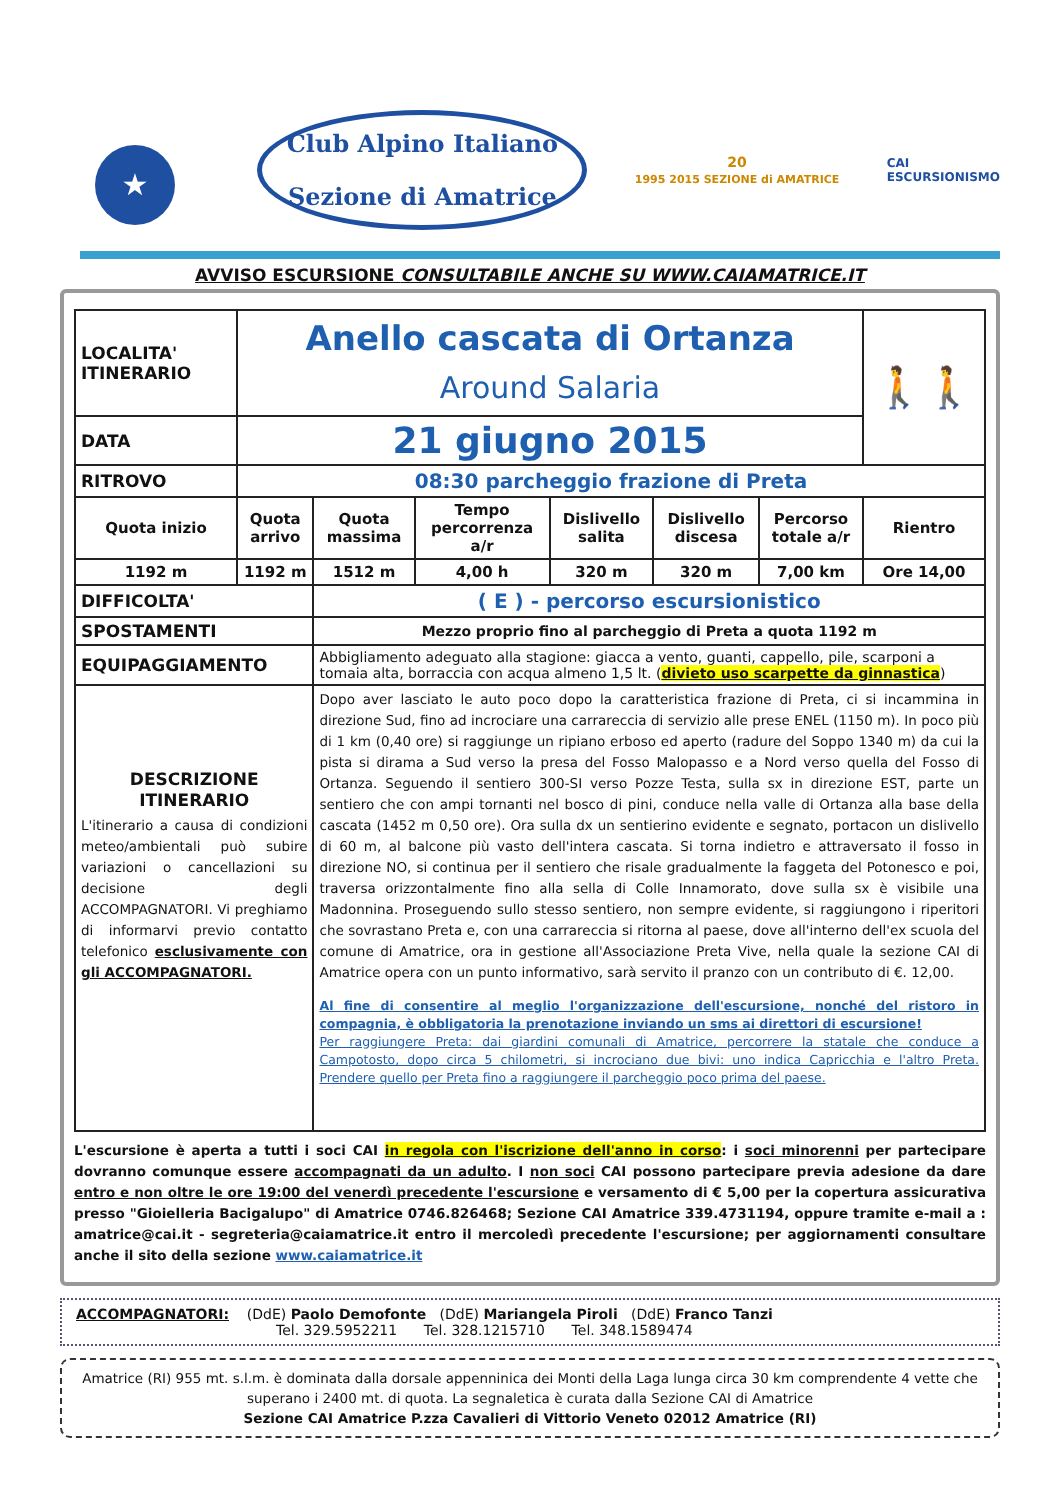★
Club Alpino Italiano
Sezione di Amatrice
20
1995 2015 SEZIONE di AMATRICE
CAI
ESCURSIONISMO
AVVISO ESCURSIONE CONSULTABILE ANCHE SU WWW.CAIAMATRICE.IT
| LOCALITA' ITINERARIO | Anello cascata di Ortanza Around Salaria | | | | | | 🚶🚶 |
| DATA | 21 giugno 2015 | | | | | | |
| RITROVO | 08:30 parcheggio frazione di Preta | | | | | | |
| Quota inizio | Quota arrivo | Quota massima | Tempo percorrenza a/r | Dislivello salita | Dislivello discesa | Percorso totale a/r | Rientro |
| 1192 m | 1192 m | 1512 m | 4,00 h | 320 m | 320 m | 7,00 km | Ore 14,00 |
| DIFFICOLTA' | | ( E ) - percorso escursionistico | | | | | |
| SPOSTAMENTI | | Mezzo proprio fino al parcheggio di Preta a quota 1192 m | | | | | |
| EQUIPAGGIAMENTO | | Abbigliamento adeguato alla stagione: giacca a vento, guanti, cappello, pile, scarponi a tomaia alta, borraccia con acqua almeno 1,5 lt. ( divieto uso scarpette da ginnastica ) | | | | | |
| DESCRIZIONE ITINERARIO L'itinerario a causa di condizioni meteo/ambientali può subire variazioni o cancellazioni su decisione degli ACCOMPAGNATORI. Vi preghiamo di informarvi previo contatto telefonico esclusivamente con gli ACCOMPAGNATORI. | | Dopo aver lasciato le auto poco dopo la caratteristica frazione di Preta, ci si incammina in direzione Sud, fino ad incrociare una carrareccia di servizio alle prese ENEL (1150 m). In poco più di 1 km (0,40 ore) si raggiunge un ripiano erboso ed aperto (radure del Soppo 1340 m) da cui la pista si dirama a Sud verso la presa del Fosso Malopasso e a Nord verso quella del Fosso di Ortanza. Seguendo il sentiero 300-SI verso Pozze Testa, sulla sx in direzione EST, parte un sentiero che con ampi tornanti nel bosco di pini, conduce nella valle di Ortanza alla base della cascata (1452 m 0,50 ore). Ora sulla dx un sentierino evidente e segnato, portacon un dislivello di 60 m, al balcone più vasto dell'intera cascata. Si torna indietro e attraversato il fosso in direzione NO, si continua per il sentiero che risale gradualmente la faggeta del Potonesco e poi, traversa orizzontalmente fino alla sella di Colle Innamorato, dove sulla sx è visibile una Madonnina. Proseguendo sullo stesso sentiero, non sempre evidente, si raggiungono i riperitori che sovrastano Preta e, con una carrareccia si ritorna al paese, dove all'interno dell'ex scuola del comune di Amatrice, ora in gestione all'Associazione Preta Vive, nella quale la sezione CAI di Amatrice opera con un punto informativo, sarà servito il pranzo con un contributo di €. 12,00. Al fine di consentire al meglio l'organizzazione dell'escursione, nonché del ristoro in compagnia, è obbligatoria la prenotazione inviando un sms ai direttori di escursione! Per raggiungere Preta: dai giardini comunali di Amatrice, percorrere la statale che conduce a Campotosto, dopo circa 5 chilometri, si incrociano due bivi: uno indica Capricchia e l'altro Preta. Prendere quello per Preta fino a raggiungere il parcheggio poco prima del paese. | | | | | |
L'escursione è aperta a tutti i soci CAI in regola con l'iscrizione dell'anno in corso: i soci minorenni per partecipare dovranno comunque essere accompagnati da un adulto. I non soci CAI possono partecipare previa adesione da dare entro e non oltre le ore 19:00 del venerdì precedente l'escursione e versamento di € 5,00 per la copertura assicurativa presso "Gioielleria Bacigalupo" di Amatrice 0746.826468; Sezione CAI Amatrice 339.4731194, oppure tramite e-mail a : amatrice@cai.it - segreteria@caiamatrice.it entro il mercoledì precedente l'escursione; per aggiornamenti consultare anche il sito della sezione www.caiamatrice.it
ACCOMPAGNATORI: (DdE) Paolo Demofonte (DdE) Mariangela Piroli (DdE) Franco Tanzi
Tel. 329.5952211 Tel. 328.1215710 Tel. 348.1589474
Amatrice (RI) 955 mt. s.l.m. è dominata dalla dorsale appenninica dei Monti della Laga lunga circa 30 km comprendente 4 vette che superano i 2400 mt. di quota. La segnaletica è curata dalla Sezione CAI di Amatrice
Sezione CAI Amatrice P.zza Cavalieri di Vittorio Veneto 02012 Amatrice (RI)